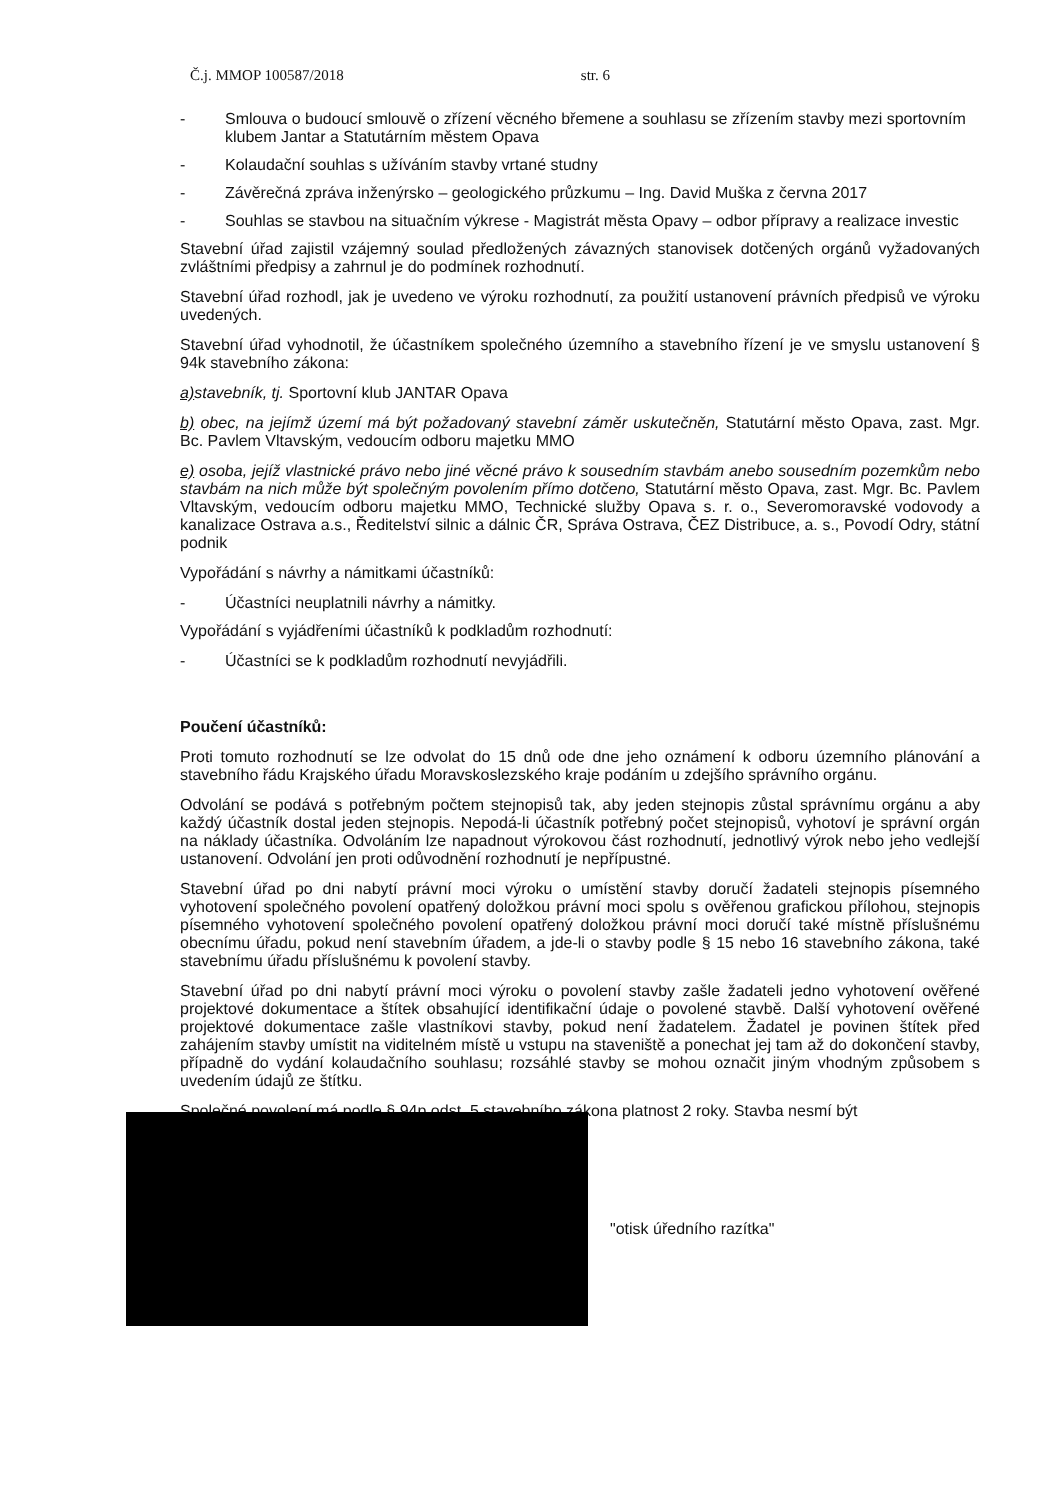Č.j. MMOP 100587/2018 str. 6
- Smlouva o budoucí smlouvě o zřízení věcného břemene a souhlasu se zřízením stavby mezi sportovním klubem Jantar a Statutárním městem Opava
- Kolaudační souhlas s užíváním stavby vrtané studny
- Závěrečná zpráva inženýrsko – geologického průzkumu – Ing. David Muška z června 2017
- Souhlas se stavbou na situačním výkrese - Magistrát města Opavy – odbor přípravy a realizace investic
Stavební úřad zajistil vzájemný soulad předložených závazných stanovisek dotčených orgánů vyžadovaných zvláštními předpisy a zahrnul je do podmínek rozhodnutí.
Stavební úřad rozhodl, jak je uvedeno ve výroku rozhodnutí, za použití ustanovení právních předpisů ve výroku uvedených.
Stavební úřad vyhodnotil, že účastníkem společného územního a stavebního řízení je ve smyslu ustanovení § 94k stavebního zákona:
a) stavebník, tj. Sportovní klub JANTAR Opava
b) obec, na jejímž území má být požadovaný stavební záměr uskutečněn, Statutární město Opava, zast. Mgr. Bc. Pavlem Vltavským, vedoucím odboru majetku MMO
e) osoba, jejíž vlastnické právo nebo jiné věcné právo k sousedním stavbám anebo sousedním pozemkům nebo stavbám na nich může být společným povolením přímo dotčeno, Statutární město Opava, zast. Mgr. Bc. Pavlem Vltavským, vedoucím odboru majetku MMO, Technické služby Opava s. r. o., Severomoravské vodovody a kanalizace Ostrava a.s., Ředitelství silnic a dálnic ČR, Správa Ostrava, ČEZ Distribuce, a. s., Povodí Odry, státní podnik
Vypořádání s návrhy a námitkami účastníků:
- Účastníci neuplatnili návrhy a námitky.
Vypořádání s vyjádřeními účastníků k podkladům rozhodnutí:
- Účastníci se k podkladům rozhodnutí nevyjádřili.
Poučení účastníků:
Proti tomuto rozhodnutí se lze odvolat do 15 dnů ode dne jeho oznámení k odboru územního plánování a stavebního řádu Krajského úřadu Moravskoslezského kraje podáním u zdejšího správního orgánu.
Odvolání se podává s potřebným počtem stejnopisů tak, aby jeden stejnopis zůstal správnímu orgánu a aby každý účastník dostal jeden stejnopis. Nepodá-li účastník potřebný počet stejnopisů, vyhotoví je správní orgán na náklady účastníka. Odvoláním lze napadnout výrokovou část rozhodnutí, jednotlivý výrok nebo jeho vedlejší ustanovení. Odvolání jen proti odůvodnění rozhodnutí je nepřípustné.
Stavební úřad po dni nabytí právní moci výroku o umístění stavby doručí žadateli stejnopis písemného vyhotovení společného povolení opatřený doložkou právní moci spolu s ověřenou grafickou přílohou, stejnopis písemného vyhotovení společného povolení opatřený doložkou právní moci doručí také místně příslušnému obecnímu úřadu, pokud není stavebním úřadem, a jde-li o stavby podle § 15 nebo 16 stavebního zákona, také stavebnímu úřadu příslušnému k povolení stavby.
Stavební úřad po dni nabytí právní moci výroku o povolení stavby zašle žadateli jedno vyhotovení ověřené projektové dokumentace a štítek obsahující identifikační údaje o povolené stavbě. Další vyhotovení ověřené projektové dokumentace zašle vlastníkovi stavby, pokud není žadatelem. Žadatel je povinen štítek před zahájením stavby umístit na viditelném místě u vstupu na staveniště a ponechat jej tam až do dokončení stavby, případně do vydání kolaudačního souhlasu; rozsáhlé stavby se mohou označit jiným vhodným způsobem s uvedením údajů ze štítku.
Společné povolení má podle § 94p odst. 5 stavebního zákona platnost 2 roky. Stavba nesmí být
"otisk úředního razítka"